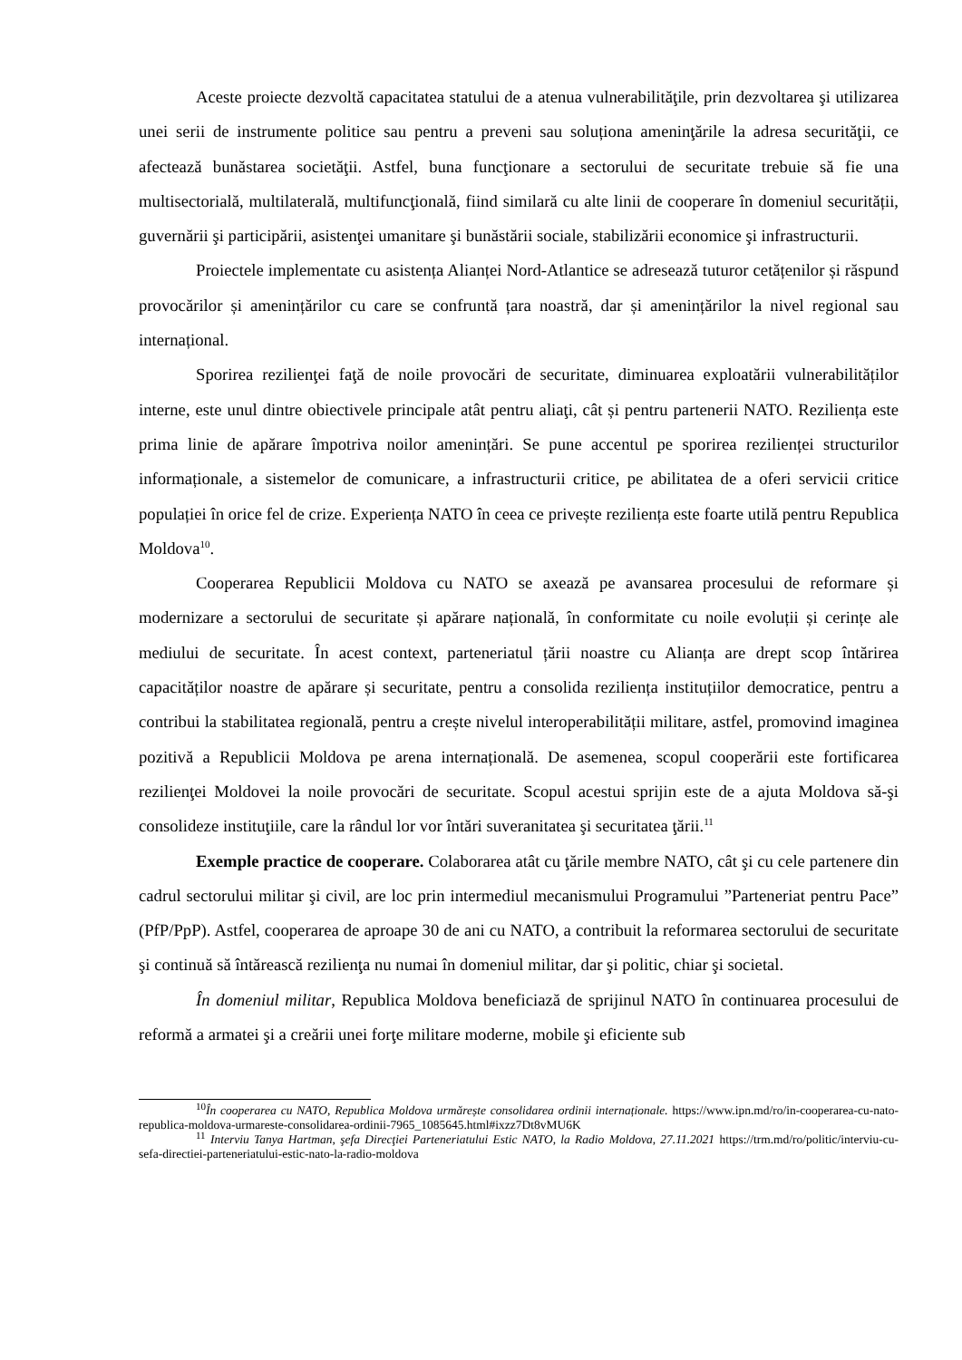Aceste proiecte dezvoltă capacitatea statului de a atenua vulnerabilităţile, prin dezvoltarea şi utilizarea unei serii de instrumente politice sau pentru a preveni sau soluționa ameninţările la adresa securităţii, ce afectează bunăstarea societăţii. Astfel, buna funcţionare a sectorului de securitate trebuie să fie una multisectorială, multilaterală, multifuncţională, fiind similară cu alte linii de cooperare în domeniul securității, guvernării şi participării, asistenţei umanitare şi bunăstării sociale, stabilizării economice şi infrastructurii.
Proiectele implementate cu asistența Alianței Nord-Atlantice se adresează tuturor cetățenilor și răspund provocărilor și amenințărilor cu care se confruntă țara noastră, dar și amenințărilor la nivel regional sau internațional.
Sporirea rezilienţei faţă de noile provocări de securitate, diminuarea exploatării vulnerabilităților interne, este unul dintre obiectivele principale atât pentru aliaţi, cât și pentru partenerii NATO. Reziliența este prima linie de apărare împotriva noilor amenințări. Se pune accentul pe sporirea rezilienței structurilor informaționale, a sistemelor de comunicare, a infrastructurii critice, pe abilitatea de a oferi servicii critice populației în orice fel de crize. Experiența NATO în ceea ce privește reziliența este foarte utilă pentru Republica Moldova<sup>10</sup>.
Cooperarea Republicii Moldova cu NATO se axează pe avansarea procesului de reformare și modernizare a sectorului de securitate și apărare națională, în conformitate cu noile evoluții și cerințe ale mediului de securitate. În acest context, parteneriatul țării noastre cu Alianța are drept scop întărirea capacităților noastre de apărare și securitate, pentru a consolida reziliența instituțiilor democratice, pentru a contribui la stabilitatea regională, pentru a crește nivelul interoperabilității militare, astfel, promovind imaginea pozitivă a Republicii Moldova pe arena internațională. De asemenea, scopul cooperării este fortificarea rezilienţei Moldovei la noile provocări de securitate. Scopul acestui sprijin este de a ajuta Moldova să-şi consolideze instituţiile, care la rândul lor vor întări suveranitatea şi securitatea ţării.<sup>11</sup>
Exemple practice de cooperare. Colaborarea atât cu ţările membre NATO, cât şi cu cele partenere din cadrul sectorului militar şi civil, are loc prin intermediul mecanismului Programului ”Parteneriat pentru Pace” (PfP/PpP). Astfel, cooperarea de aproape 30 de ani cu NATO, a contribuit la reformarea sectorului de securitate şi continuă să întărească rezilienţa nu numai în domeniul militar, dar şi politic, chiar şi societal.
În domeniul militar, Republica Moldova beneficiază de sprijinul NATO în continuarea procesului de reformă a armatei şi a creării unei forţe militare moderne, mobile şi eficiente sub
<sup>10</sup> În cooperarea cu NATO, Republica Moldova urmărește consolidarea ordinii internaționale. https://www.ipn.md/ro/in-cooperarea-cu-nato-republica-moldova-urmareste-consolidarea-ordinii-7965_1085645.html#ixzz7Dt8vMU6K
<sup>11</sup> Interviu Tanya Hartman, şefa Direcţiei Parteneriatului Estic NATO, la Radio Moldova, 27.11.2021 https://trm.md/ro/politic/interviu-cu-sefa-directiei-parteneriatului-estic-nato-la-radio-moldova